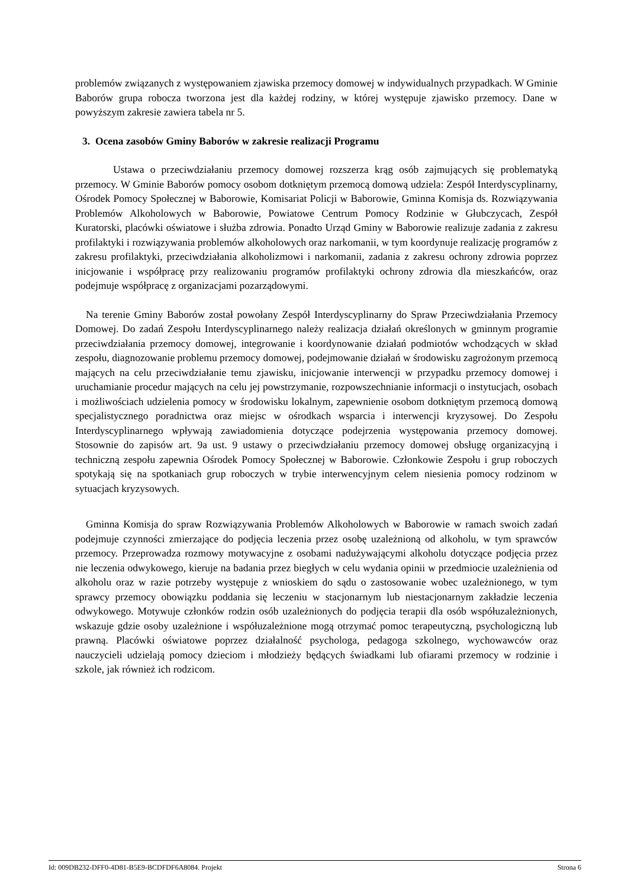problemów związanych z występowaniem zjawiska przemocy domowej w indywidualnych przypadkach. W Gminie Baborów grupa robocza tworzona jest dla każdej rodziny, w której występuje zjawisko przemocy. Dane w powyższym zakresie zawiera tabela nr 5.
3. Ocena zasobów Gminy Baborów w zakresie realizacji Programu
Ustawa o przeciwdziałaniu przemocy domowej rozszerza krąg osób zajmujących się problematyką przemocy. W Gminie Baborów pomocy osobom dotkniętym przemocą domową udziela: Zespół Interdyscyplinarny, Ośrodek Pomocy Społecznej w Baborowie, Komisariat Policji w Baborowie, Gminna Komisja ds. Rozwiązywania Problemów Alkoholowych w Baborowie, Powiatowe Centrum Pomocy Rodzinie w Głubczycach, Zespół Kuratorski, placówki oświatowe i służba zdrowia. Ponadto Urząd Gminy w Baborowie realizuje zadania z zakresu profilaktyki i rozwiązywania problemów alkoholowych oraz narkomanii, w tym koordynuje realizację programów z zakresu profilaktyki, przeciwdziałania alkoholizmowi i narkomanii, zadania z zakresu ochrony zdrowia poprzez inicjowanie i współpracę przy realizowaniu programów profilaktyki ochrony zdrowia dla mieszkańców, oraz podejmuje współpracę z organizacjami pozarządowymi.
Na terenie Gminy Baborów został powołany Zespół Interdyscyplinarny do Spraw Przeciwdziałania Przemocy Domowej. Do zadań Zespołu Interdyscyplinarnego należy realizacja działań określonych w gminnym programie przeciwdziałania przemocy domowej, integrowanie i koordynowanie działań podmiotów wchodzących w skład zespołu, diagnozowanie problemu przemocy domowej, podejmowanie działań w środowisku zagrożonym przemocą mających na celu przeciwdziałanie temu zjawisku, inicjowanie interwencji w przypadku przemocy domowej i uruchamianie procedur mających na celu jej powstrzymanie, rozpowszechnianie informacji o instytucjach, osobach i możliwościach udzielenia pomocy w środowisku lokalnym, zapewnienie osobom dotkniętym przemocą domową specjalistycznego poradnictwa oraz miejsc w ośrodkach wsparcia i interwencji kryzysowej. Do Zespołu Interdyscyplinarnego wpływają zawiadomienia dotyczące podejrzenia występowania przemocy domowej. Stosownie do zapisów art. 9a ust. 9 ustawy o przeciwdziałaniu przemocy domowej obsługę organizacyjną i techniczną zespołu zapewnia Ośrodek Pomocy Społecznej w Baborowie. Członkowie Zespołu i grup roboczych spotykają się na spotkaniach grup roboczych w trybie interwencyjnym celem niesienia pomocy rodzinom w sytuacjach kryzysowych.
Gminna Komisja do spraw Rozwiązywania Problemów Alkoholowych w Baborowie w ramach swoich zadań podejmuje czynności zmierzające do podjęcia leczenia przez osobę uzależnioną od alkoholu, w tym sprawców przemocy. Przeprowadza rozmowy motywacyjne z osobami nadużywającymi alkoholu dotyczące podjęcia przez nie leczenia odwykowego, kieruje na badania przez biegłych w celu wydania opinii w przedmiocie uzależnienia od alkoholu oraz w razie potrzeby występuje z wnioskiem do sądu o zastosowanie wobec uzależnionego, w tym sprawcy przemocy obowiązku poddania się leczeniu w stacjonarnym lub niestacjonarnym zakładzie leczenia odwykowego. Motywuje członków rodzin osób uzależnionych do podjęcia terapii dla osób współuzależnionych, wskazuje gdzie osoby uzależnione i współuzależnione mogą otrzymać pomoc terapeutyczną, psychologiczną lub prawną. Placówki oświatowe poprzez działalność psychologa, pedagoga szkolnego, wychowawców oraz nauczycieli udzielają pomocy dzieciom i młodzieży będących świadkami lub ofiarami przemocy w rodzinie i szkole, jak również ich rodzicom.
Id: 009DB232-DFF0-4D81-B5E9-BCDFDF6A8084. Projekt Strona 6